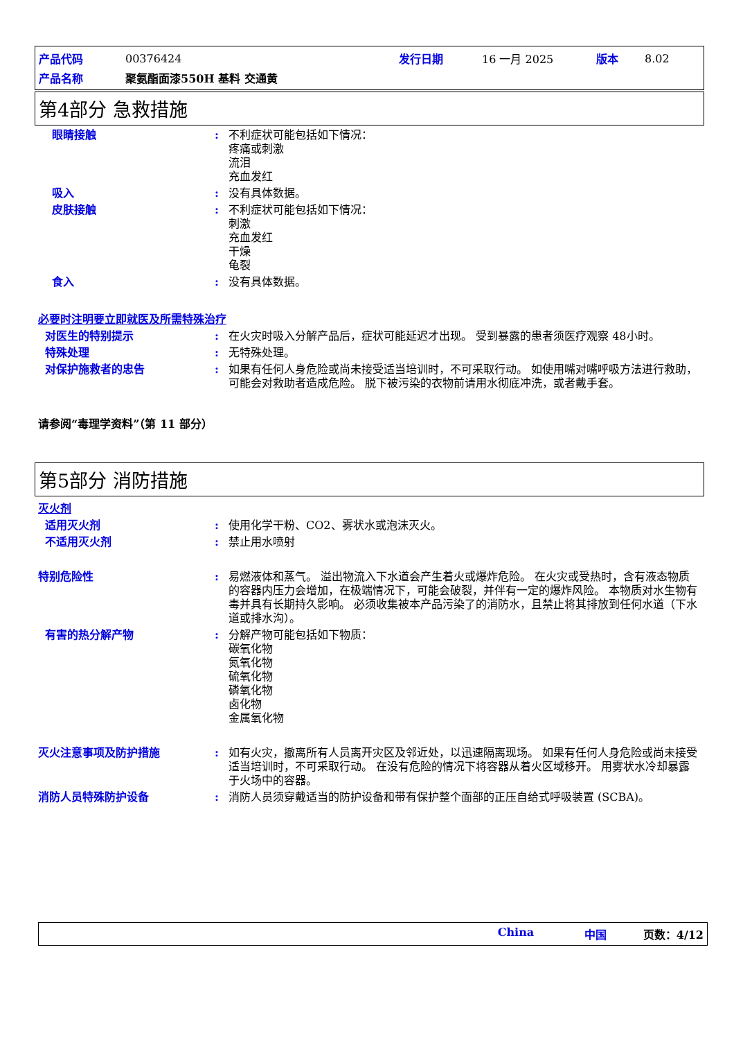| 产品代码 | 00376424 | 发行日期 | 16 一月 2025 | 版本 | 8.02 |
| 产品名称 | 聚氨酯面漆550H 基料 交通黄 | | | | |
第4部分 急救措施
眼睛接触 : 不利症状可能包括如下情况：
疼痛或刺激
流泪
充血发红
吸入 : 没有具体数据。
皮肤接触 : 不利症状可能包括如下情况：
刺激
充血发红
干燥
龟裂
食入 : 没有具体数据。
必要时注明要立即就医及所需特殊治疗
对医生的特别提示 : 在火灾时吸入分解产品后，症状可能延迟才出现。 受到暴露的患者须医疗观察 48小时。
特殊处理 : 无特殊处理。
对保护施救者的忠告 : 如果有任何人身危险或尚未接受适当培训时，不可采取行动。 如使用嘴对嘴呼吸方法进行救助，可能会对救助者造成危险。 脱下被污染的衣物前请用水彻底冲洗，或者戴手套。
请参阅“毒理学资料”（第 11 部分）
第5部分 消防措施
灭火剂
适用灭火剂 : 使用化学干粉、CO2、雾状水或泡沫灭火。
不适用灭火剂 : 禁止用水喷射
特别危险性 : 易燃液体和蒸气。 溢出物流入下水道会产生着火或爆炸危险。 在火灾或受热时，含有液态物质的容器内压力会增加，在极端情况下，可能会破裂，并伴有一定的爆炸风险。 本物质对水生物有毒并具有长期持久影响。 必须收集被本产品污染了的消防水，且禁止将其排放到任何水道（下水道或排水沟）。
有害的热分解产物 : 分解产物可能包括如下物质：
碳氧化物
氮氧化物
硫氧化物
磷氧化物
卤化物
金属氧化物
灭火注意事项及防护措施 : 如有火灾，撤离所有人员离开灾区及邻近处，以迅速隔离现场。 如果有任何人身危险或尚未接受适当培训时，不可采取行动。 在没有危险的情况下将容器从着火区域移开。 用雾状水冷却暴露于火场中的容器。
消防人员特殊防护设备 : 消防人员须穿戴适当的防护设备和带有保护整个面部的正压自给式呼吸装置 (SCBA)。
China 中国 页数：4/12